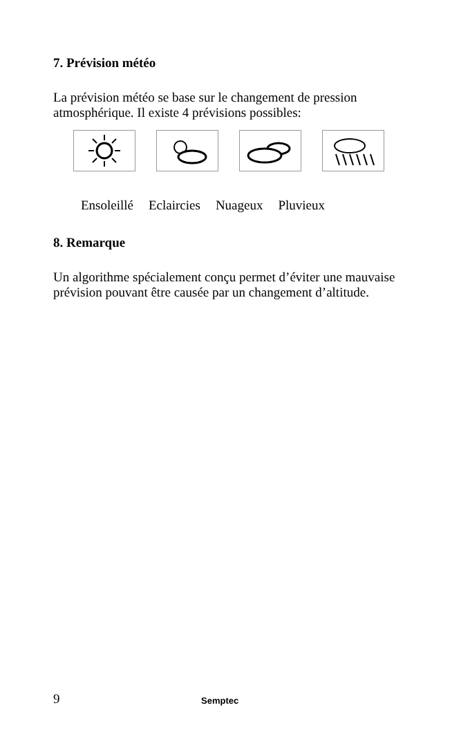7. Prévision météo
La prévision météo se base sur le changement de pression atmosphérique. Il existe 4 prévisions possibles:
Ensoleillé Eclaircies Nuageux Pluvieux
8. Remarque
Un algorithme spécialement conçu permet d’éviter une mauvaise prévision pouvant être causée par un changement d’altitude.
9 Semptec